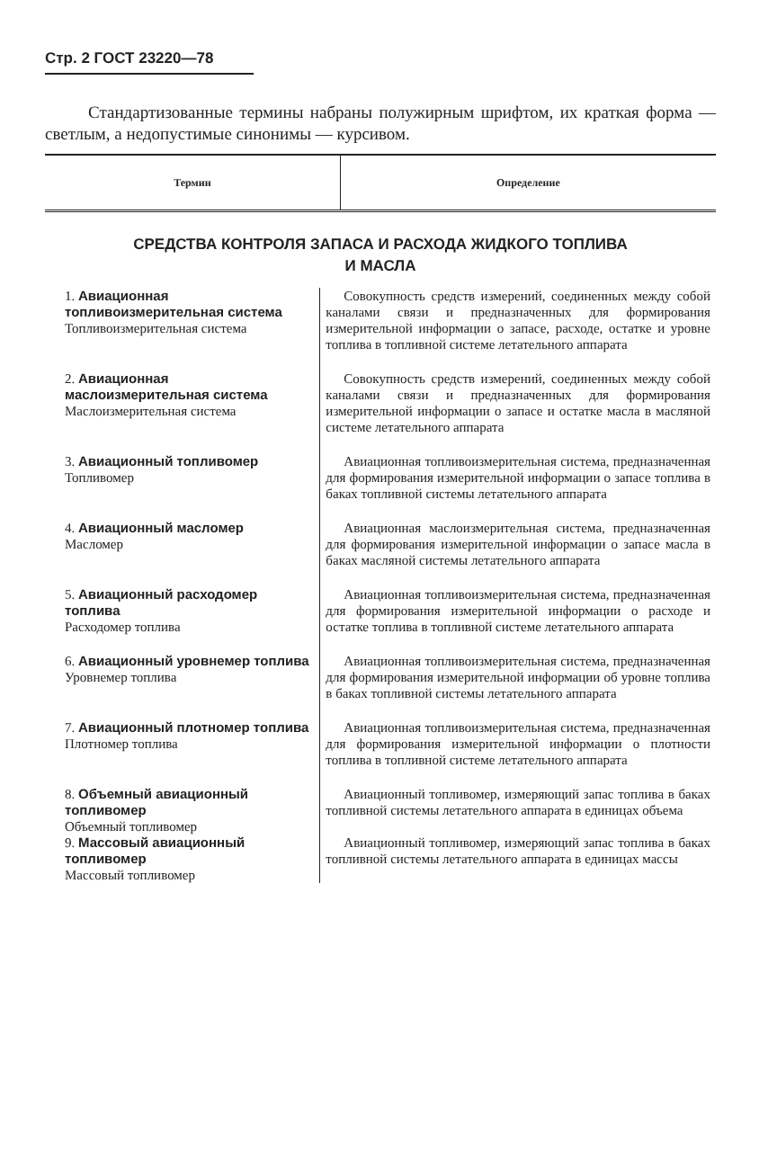Стр. 2 ГОСТ 23220—78
Стандартизованные термины набраны полужирным шрифтом, их краткая форма — светлым, а недопустимые синонимы — курсивом.
| Термин | Определение |
| --- | --- |
СРЕДСТВА КОНТРОЛЯ ЗАПАСА И РАСХОДА ЖИДКОГО ТОПЛИВА
И МАСЛА
| 1. Авиационная топливоизмерительная система Топливоизмерительная система | Совокупность средств измерений, соединенных между собой каналами связи и предназначенных для формирования измерительной информации о запасе, расходе, остатке и уровне топлива в топливной системе летательного аппарата |
| 2. Авиационная маслоизмерительная система Маслоизмерительная система | Совокупность средств измерений, соединенных между собой каналами связи и предназначенных для формирования измерительной информации о запасе и остатке масла в масляной системе летательного аппарата |
| 3. Авиационный топливомер Топливомер | Авиационная топливоизмерительная система, предназначенная для формирования измерительной информации о запасе топлива в баках топливной системы летательного аппарата |
| 4. Авиационный масломер Масломер | Авиационная маслоизмерительная система, предназначенная для формирования измерительной информации о запасе масла в баках масляной системы летательного аппарата |
| 5. Авиационный расходомер топлива Расходомер топлива | Авиационная топливоизмерительная система, предназначенная для формирования измерительной информации о расходе и остатке топлива в топливной системе летательного аппарата |
| 6. Авиационный уровнемер топлива Уровнемер топлива | Авиационная топливоизмерительная система, предназначенная для формирования измерительной информации об уровне топлива в баках топливной системы летательного аппарата |
| 7. Авиационный плотномер топлива Плотномер топлива | Авиационная топливоизмерительная система, предназначенная для формирования измерительной информации о плотности топлива в топливной системе летательного аппарата |
| 8. Объемный авиационный топливомер Объемный топливомер | Авиационный топливомер, измеряющий запас топлива в баках топливной системы летательного аппарата в единицах объема |
| 9. Массовый авиационный топливомер Массовый топливомер | Авиационный топливомер, измеряющий запас топлива в баках топливной системы летательного аппарата в единицах массы |